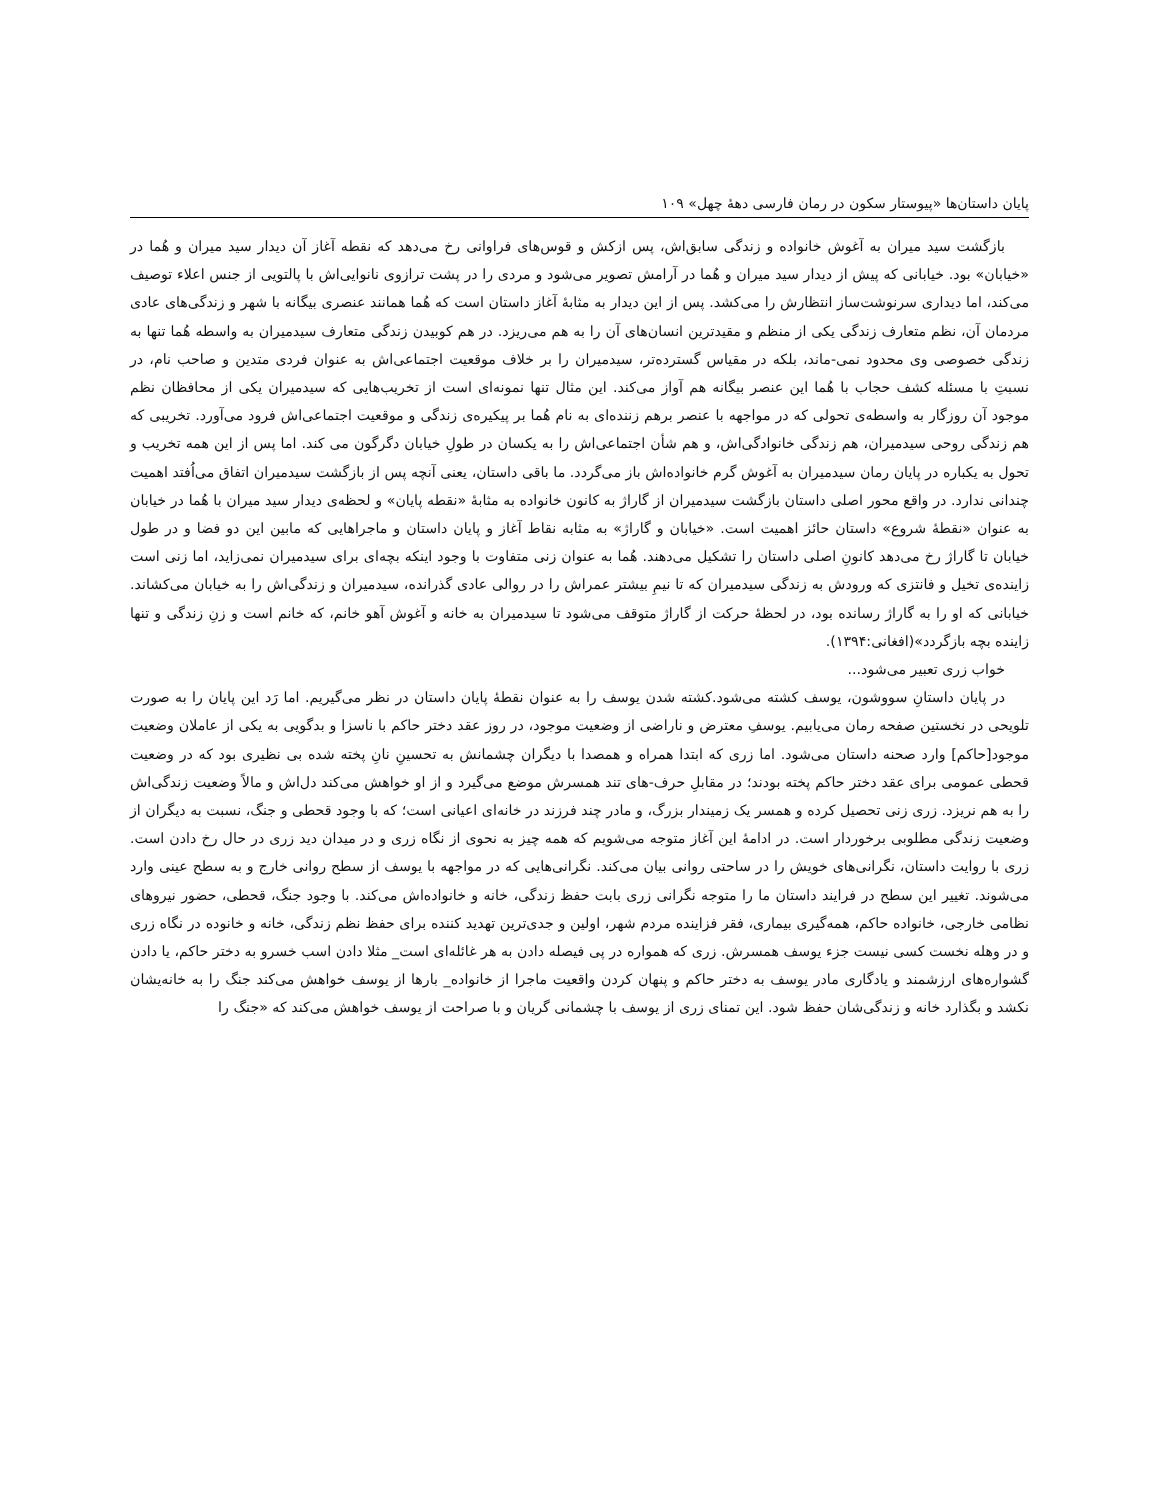پایان داستان‌ها «پیوستار سکون در رمان فارسی دهۀ چهل» ۱۰۹
بازگشت سید میران به آغوش خانواده و زندگی سابق‌اش، پس ازکش و قوس‌های فراوانی رخ می‌دهد که نقطه آغاز آن دیدار سید میران و هُما در «خیابان» بود. خیابانی که پیش از دیدار سید میران و هُما در آرامش تصویر می‌شود و مردی را در پشت ترازوی نانوایی‌اش با پالتویی از جنس اعلاء توصیف می‌کند، اما دیداری سرنوشت‌ساز انتظارش را می‌کشد. پس از این دیدار به مثابۀ آغاز داستان است که هُما همانند عنصری بیگانه با شهر و زندگی‌های عادی مردمان آن، نظم متعارف زندگی یکی از منظم و مقیدترین انسان‌های آن را به هم می‌ریزد. در هم کوبیدن زندگی متعارف سیدمیران به واسطه هُما تنها به زندگی خصوصی وی محدود نمی-ماند، بلکه در مقیاس گسترده‌تر، سیدمیران را بر خلاف موقعیت اجتماعی‌اش به عنوان فردی متدین و صاحب نام، در نسبتِ با مسئله کشف حجاب با هُما این عنصر بیگانه هم آواز می‌کند. این مثال تنها نمونه‌ای است از تخریب‌هایی که سیدمیران یکی از محافظان نظم موجود آن روزگار به واسطه‌ی تحولی که در مواجهه با عنصر برهم زننده‌ای به نام هُما بر پیکیره‌ی زندگی و موقعیت اجتماعی‌اش فرود می‌آورد. تخریبی که هم زندگی روحی سیدمیران، هم زندگی خانوادگی‌اش، و هم شأن اجتماعی‌اش را به یکسان در طولِ خیابان دگرگون می کند. اما پس از این همه تخریب و تحول به یکباره در پایان رمان سیدمیران به آغوش گرم خانواده‌اش باز می‌گردد. ما باقی داستان، یعنی آنچه پس از بازگشت سیدمیران اتفاق می‌اُفتد اهمیت چندانی ندارد. در واقع محور اصلی داستان بازگشت سیدمیران از گاراژ به کانون خانواده به مثابۀ «نقطه پایان» و لحظه‌ی دیدار سید میران با هُما در خیابان به عنوان «نقطۀ شروع» داستان حائز اهمیت است. «خیابان و گاراژ» به مثابه نقاط آغاز و پایان داستان و ماجراهایی که مابین این دو فضا و در طول خیابان تا گاراژ رخ می‌دهد کانونِ اصلی داستان را تشکیل می‌دهند. هُما به عنوان زنی متفاوت با وجود اینکه بچه‌ای برای سیدمیران نمی‌زاید، اما زنی است زاینده‌ی تخیل و فانتزی که ورودش به زندگی سیدمیران که تا نیمِ بیشتر عمراش را در روالی عادی گذرانده، سیدمیران و زندگی‌اش را به خیابان می‌کشاند. خیابانی که او را به گاراژ رسانده بود، در لحظۀ حرکت از گاراژ متوقف می‌شود تا سیدمیران به خانه و آغوش آهو خانم، که خانم است و زنِ زندگی و تنها زاینده بچه بازگردد»(افغانی:۱۳۹۴).
خواب زری تعبیر می‌شود...
در پایان داستانِ سووشون، یوسف کشته می‌شود.کشته شدن یوسف را به عنوان نقطۀ پایان داستان در نظر می‌گیریم. اما رَد این پایان را به صورت تلویحی در نخستین صفحه رمان می‌یابیم. یوسفِ معترض و ناراضی از وضعیت موجود، در روز عقد دختر حاکم با ناسزا و بدگویی به یکی از عاملان وضعیت موجود[حاکم] وارد صحنه داستان می‌شود. اما زری که ابتدا همراه و همصدا با دیگران چشمانش به تحسینِ نانِ پخته شده بی نظیری بود که در وضعیت قحطی عمومی برای عقد دختر حاکم پخته بودند؛ در مقابلِ حرف-های تند همسرش موضع می‌گیرد و از او خواهش می‌کند دل‌اش و مالاً وضعیت زندگی‌اش را به هم نریزد. زری زنی تحصیل کرده و همسر یک زمیندار بزرگ، و مادر چند فرزند در خانه‌ای اعیانی است؛ که با وجود قحطی و جنگ، نسبت به دیگران از وضعیت زندگی مطلوبی برخوردار است. در ادامۀ این آغاز متوجه می‌شویم که همه چیز به نحوی از نگاه زری و در میدان دید زری در حال رخ دادن است. زری با روایت داستان، نگرانی‌های خویش را در ساحتی روانی بیان می‌کند. نگرانی‌هایی که در مواجهه با یوسف از سطح روانی خارج و به سطح عینی وارد می‌شوند. تغییر این سطح در فرایند داستان ما را متوجه نگرانی زری بابت حفظ زندگی، خانه و خانواده‌اش می‌کند. با وجود جنگ، قحطی، حضور نیروهای نظامی خارجی، خانواده حاکم، همه‌گیری بیماری، فقر فزاینده مردم شهر، اولین و جدی‌ترین تهدید کننده برای حفظ نظم زندگی، خانه و خانوده در نگاه زری و در وهله نخست کسی نیست جزء یوسف همسرش. زری که همواره در پی فیصله دادن به هر غائله‌ای است_ مثلا دادن اسب خسرو به دختر حاکم، یا دادن گشواره‌های ارزشمند و یادگاری مادر یوسف به دختر حاکم و پنهان کردن واقعیت ماجرا از خانواده_ بارها از یوسف خواهش می‌کند جنگ را به خانه‌یشان نکشد و بگذارد خانه و زندگی‌شان حفظ شود. این تمنای زری از یوسف با چشمانی گریان و با صراحت از یوسف خواهش می‌کند که «جنگ را